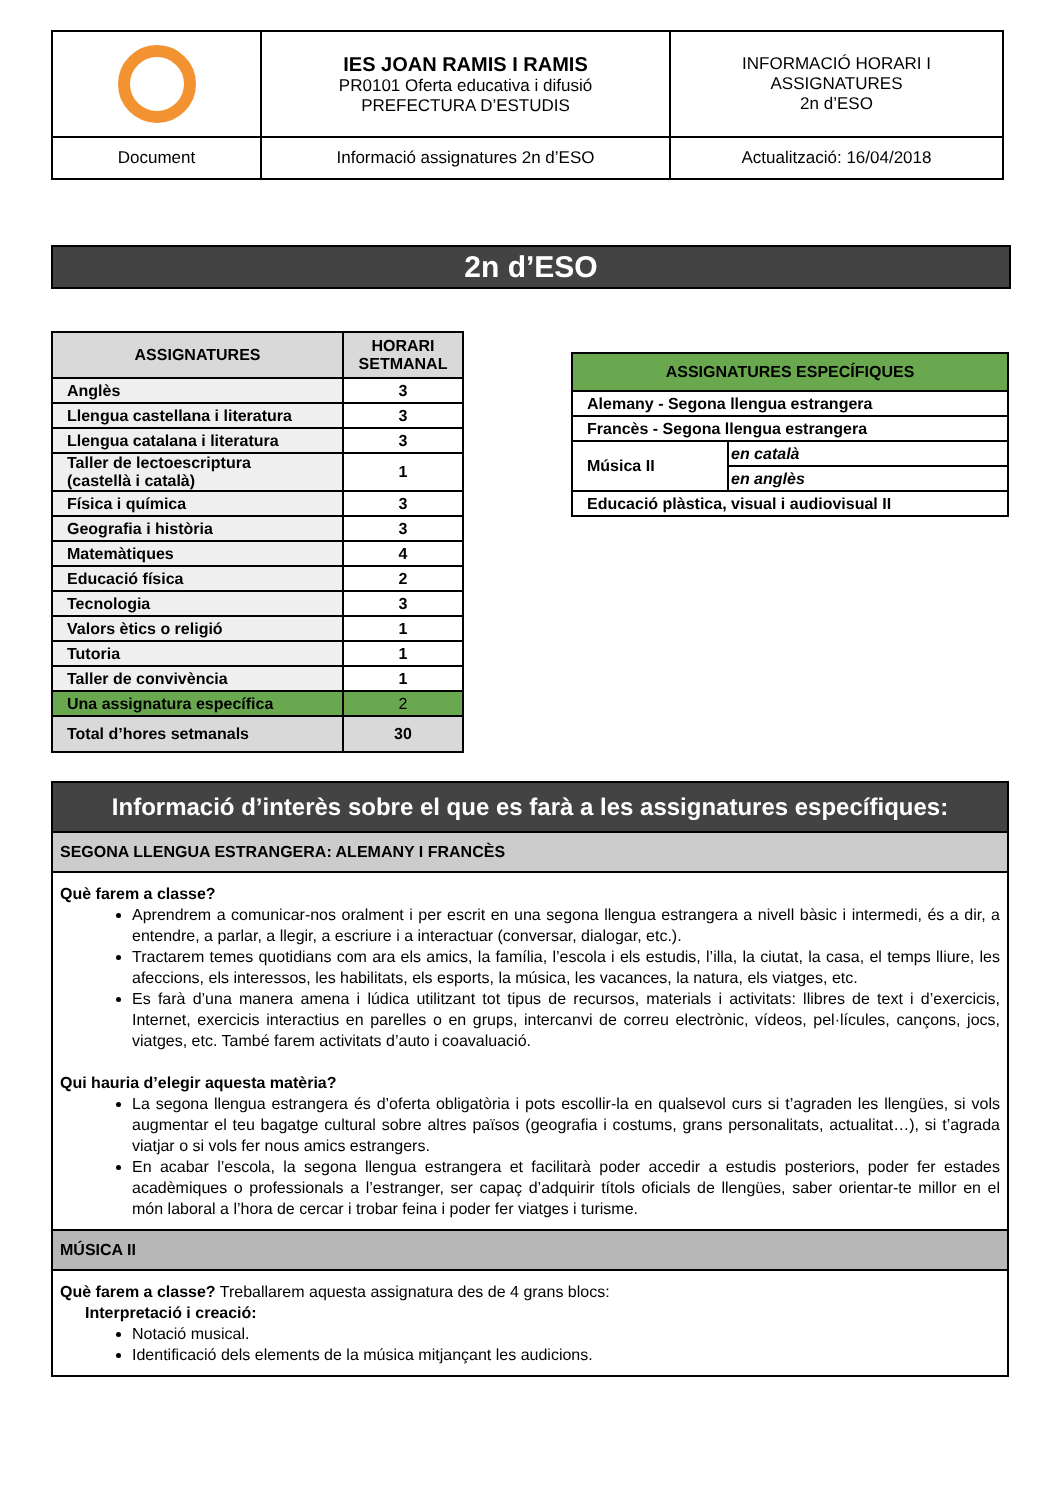| | IES JOAN RAMIS I RAMIS PR0101 Oferta educativa i difusió PREFECTURA D’ESTUDIS | INFORMACIÓ HORARI I ASSIGNATURES 2n d’ESO |
| Document | Informació assignatures 2n d’ESO | Actualització: 16/04/2018 |
2n d’ESO
| ASSIGNATURES | HORARI SETMANAL |
| Anglès | 3 |
| Llengua castellana i literatura | 3 |
| Llengua catalana i literatura | 3 |
| Taller de lectoescriptura (castellà i català) | 1 |
| Física i química | 3 |
| Geografia i història | 3 |
| Matemàtiques | 4 |
| Educació física | 2 |
| Tecnologia | 3 |
| Valors ètics o religió | 1 |
| Tutoria | 1 |
| Taller de convivència | 1 |
| Una assignatura específica | 2 |
| Total d’hores setmanals | 30 |
| ASSIGNATURES ESPECÍFIQUES | |
| Alemany - Segona llengua estrangera | |
| Francès - Segona llengua estrangera | |
| Música II | en català |
| | en anglès |
| Educació plàstica, visual i audiovisual II | |
Informació d’interès sobre el que es farà a les assignatures específiques:
SEGONA LLENGUA ESTRANGERA: ALEMANY I FRANCÈS
Què farem a classe?
Aprendrem a comunicar-nos oralment i per escrit en una segona llengua estrangera a nivell bàsic i intermedi, és a dir, a entendre, a parlar, a llegir, a escriure i a interactuar (conversar, dialogar, etc.).
Tractarem temes quotidians com ara els amics, la família, l’escola i els estudis, l’illa, la ciutat, la casa, el temps lliure, les afeccions, els interessos, les habilitats, els esports, la música, les vacances, la natura, els viatges, etc.
Es farà d’una manera amena i lúdica utilitzant tot tipus de recursos, materials i activitats: llibres de text i d’exercicis, Internet, exercicis interactius en parelles o en grups, intercanvi de correu electrònic, vídeos, pel·lícules, cançons, jocs, viatges, etc. També farem activitats d’auto i coavaluació.
Qui hauria d’elegir aquesta matèria?
La segona llengua estrangera és d’oferta obligatòria i pots escollir-la en qualsevol curs si t’agraden les llengües, si vols augmentar el teu bagatge cultural sobre altres països (geografia i costums, grans personalitats, actualitat…), si t’agrada viatjar o si vols fer nous amics estrangers.
En acabar l’escola, la segona llengua estrangera et facilitarà poder accedir a estudis posteriors, poder fer estades acadèmiques o professionals a l’estranger, ser capaç d’adquirir títols oficials de llengües, saber orientar-te millor en el món laboral a l’hora de cercar i trobar feina i poder fer viatges i turisme.
MÚSICA II
Què farem a classe? Treballarem aquesta assignatura des de 4 grans blocs:
Interpretació i creació:
Notació musical.
Identificació dels elements de la música mitjançant les audicions.